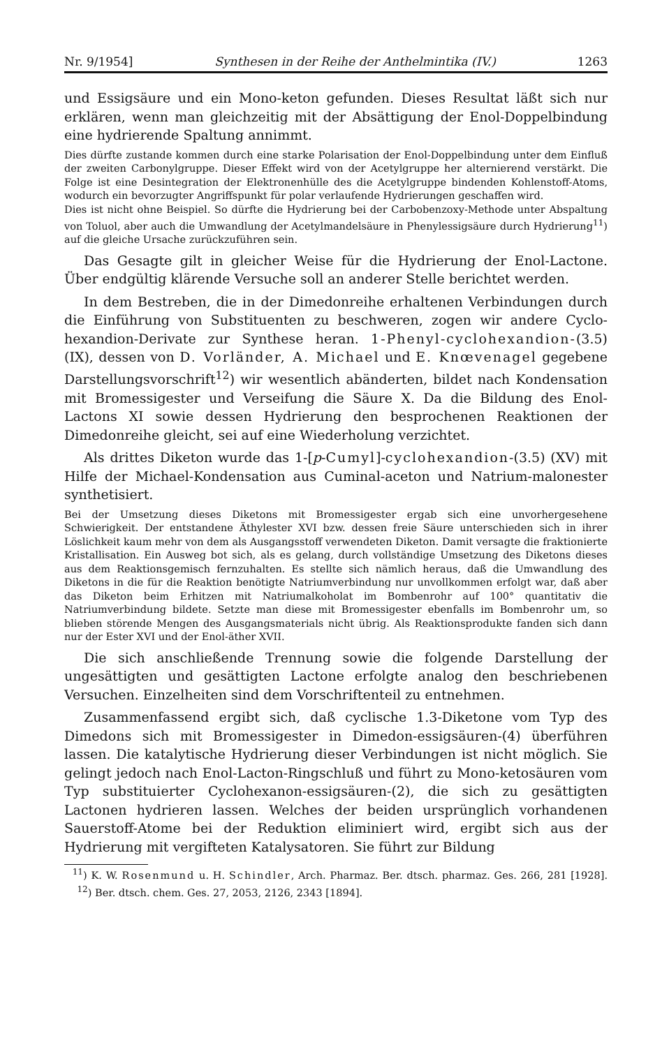Nr. 9/1954] Synthesen in der Reihe der Anthelmintika (IV.) 1263
und Essigsäure und ein Mono-keton gefunden. Dieses Resultat läßt sich nur erklären, wenn man gleichzeitig mit der Absättigung der Enol-Doppelbindung eine hydrierende Spaltung annimmt.
Dies dürfte zustande kommen durch eine starke Polarisation der Enol-Doppelbindung unter dem Einfluß der zweiten Carbonylgruppe. Dieser Effekt wird von der Acetylgruppe her alternierend verstärkt. Die Folge ist eine Desintegration der Elektronenhülle des die Acetylgruppe bindenden Kohlenstoff-Atoms, wodurch ein bevorzugter Angriffspunkt für polar verlaufende Hydrierungen geschaffen wird.
Dies ist nicht ohne Beispiel. So dürfte die Hydrierung bei der Carbobenzoxy-Methode unter Abspaltung von Toluol, aber auch die Umwandlung der Acetylmandelsäure in Phenylessigsäure durch Hydrierung<sup>11</sup>) auf die gleiche Ursache zurückzuführen sein.
Das Gesagte gilt in gleicher Weise für die Hydrierung der Enol-Lactone. Über endgültig klärende Versuche soll an anderer Stelle berichtet werden.
In dem Bestreben, die in der Dimedonreihe erhaltenen Verbindungen durch die Einführung von Substituenten zu beschweren, zogen wir andere Cyclo-hexandion-Derivate zur Synthese heran. 1-Phenyl-cyclohexandion-(3.5) (IX), dessen von D. Vorländer, A. Michael und E. Knœvenagel gegebene Darstellungsvorschrift<sup>12</sup>) wir wesentlich abänderten, bildet nach Kondensation mit Bromessigester und Verseifung die Säure X. Da die Bildung des Enol-Lactons XI sowie dessen Hydrierung den besprochenen Reaktionen der Dimedonreihe gleicht, sei auf eine Wiederholung verzichtet.
Als drittes Diketon wurde das 1-[p-Cumyl]-cyclohexandion-(3.5) (XV) mit Hilfe der Michael-Kondensation aus Cuminal-aceton und Natrium-malonester synthetisiert.
Bei der Umsetzung dieses Diketons mit Bromessigester ergab sich eine unvorhergesehene Schwierigkeit. Der entstandene Äthylester XVI bzw. dessen freie Säure unterschieden sich in ihrer Löslichkeit kaum mehr von dem als Ausgangsstoff verwendeten Diketon. Damit versagte die fraktionierte Kristallisation. Ein Ausweg bot sich, als es gelang, durch vollständige Umsetzung des Diketons dieses aus dem Reaktionsgemisch fernzuhalten. Es stellte sich nämlich heraus, daß die Umwandlung des Diketons in die für die Reaktion benötigte Natriumverbindung nur unvollkommen erfolgt war, daß aber das Diketon beim Erhitzen mit Natriumalkoholat im Bombenrohr auf 100° quantitativ die Natriumverbindung bildete. Setzte man diese mit Bromessigester ebenfalls im Bombenrohr um, so blieben störende Mengen des Ausgangsmaterials nicht übrig. Als Reaktionsprodukte fanden sich dann nur der Ester XVI und der Enol-äther XVII.
Die sich anschließende Trennung sowie die folgende Darstellung der ungesättigten und gesättigten Lactone erfolgte analog den beschriebenen Versuchen. Einzelheiten sind dem Vorschriftenteil zu entnehmen.
Zusammenfassend ergibt sich, daß cyclische 1.3-Diketone vom Typ des Dimedons sich mit Bromessigester in Dimedon-essigsäuren-(4) überführen lassen. Die katalytische Hydrierung dieser Verbindungen ist nicht möglich. Sie gelingt jedoch nach Enol-Lacton-Ringschluß und führt zu Mono-ketosäuren vom Typ substituierter Cyclohexanon-essigsäuren-(2), die sich zu gesättigten Lactonen hydrieren lassen. Welches der beiden ursprünglich vorhandenen Sauerstoff-Atome bei der Reduktion eliminiert wird, ergibt sich aus der Hydrierung mit vergifteten Katalysatoren. Sie führt zur Bildung
<sup>11</sup>) K. W. Rosenmund u. H. Schindler, Arch. Pharmaz. Ber. dtsch. pharmaz. Ges. 266, 281 [1928]. <sup>12</sup>) Ber. dtsch. chem. Ges. 27, 2053, 2126, 2343 [1894].